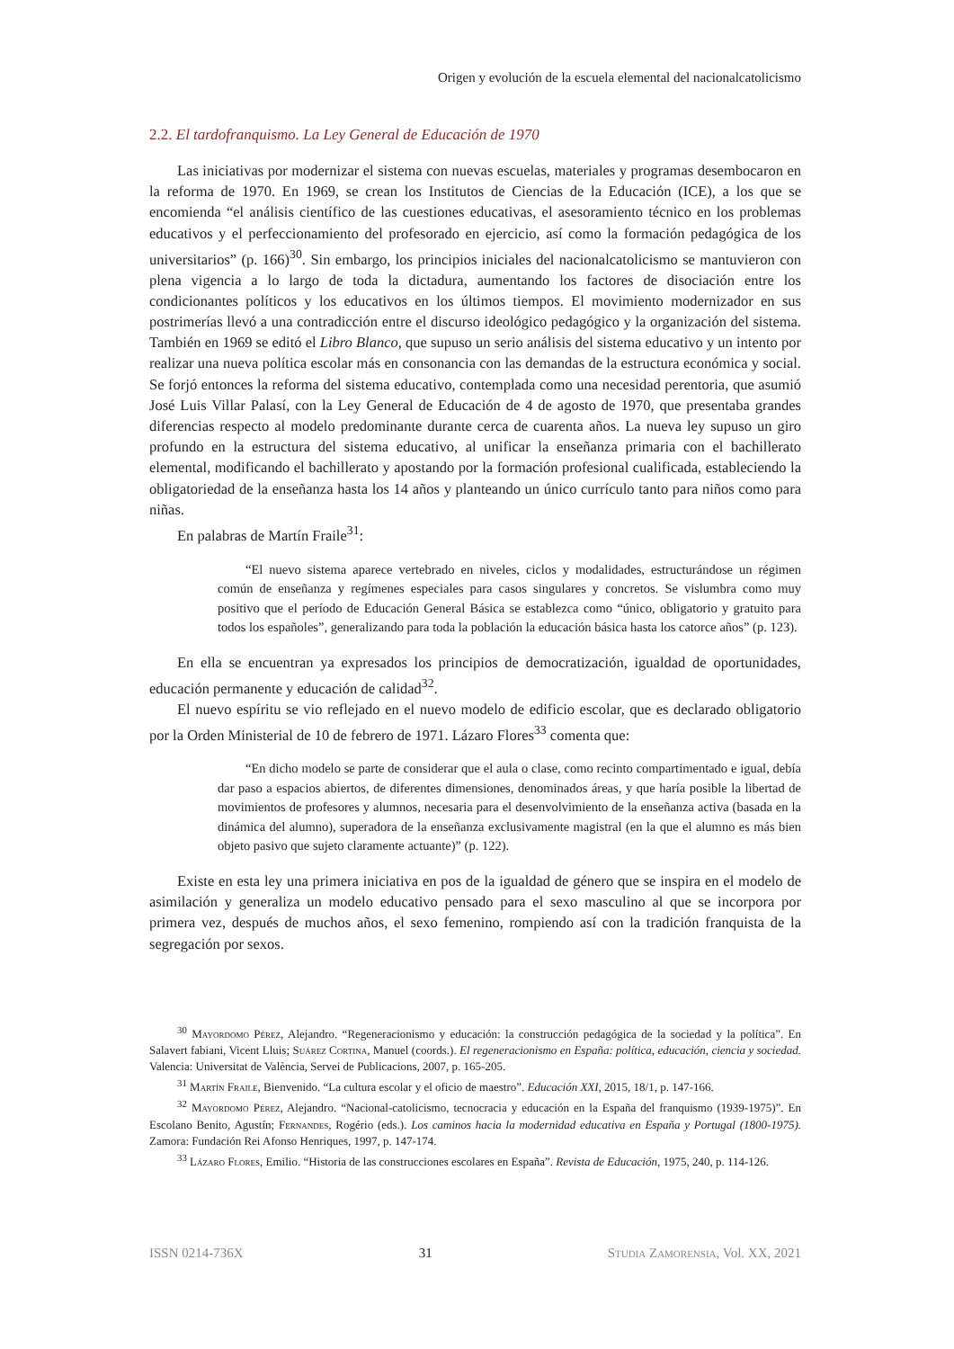Origen y evolución de la escuela elemental del nacionalcatolicismo
2.2. El tardofranquismo. La Ley General de Educación de 1970
Las iniciativas por modernizar el sistema con nuevas escuelas, materiales y programas desembocaron en la reforma de 1970. En 1969, se crean los Institutos de Ciencias de la Educación (ICE), a los que se encomienda “el análisis científico de las cuestiones educativas, el asesoramiento técnico en los problemas educativos y el perfeccionamiento del profesorado en ejercicio, así como la formación pedagógica de los universitarios” (p. 166)<sup>30</sup>. Sin embargo, los principios iniciales del nacionalcatolicismo se mantuvieron con plena vigencia a lo largo de toda la dictadura, aumentando los factores de disociación entre los condicionantes políticos y los educativos en los últimos tiempos. El movimiento modernizador en sus postrimerías llevó a una contradicción entre el discurso ideológico pedagógico y la organización del sistema. También en 1969 se editó el Libro Blanco, que supuso un serio análisis del sistema educativo y un intento por realizar una nueva política escolar más en consonancia con las demandas de la estructura económica y social. Se forjó entonces la reforma del sistema educativo, contemplada como una necesidad perentoria, que asumió José Luis Villar Palasí, con la Ley General de Educación de 4 de agosto de 1970, que presentaba grandes diferencias respecto al modelo predominante durante cerca de cuarenta años. La nueva ley supuso un giro profundo en la estructura del sistema educativo, al unificar la enseñanza primaria con el bachillerato elemental, modificando el bachillerato y apostando por la formación profesional cualificada, estableciendo la obligatoriedad de la enseñanza hasta los 14 años y planteando un único currículo tanto para niños como para niñas.
En palabras de Martín Fraile<sup>31</sup>:
“El nuevo sistema aparece vertebrado en niveles, ciclos y modalidades, estructurándose un régimen común de enseñanza y regímenes especiales para casos singulares y concretos. Se vislumbra como muy positivo que el período de Educación General Básica se establezca como “único, obligatorio y gratuito para todos los españoles”, generalizando para toda la población la educación básica hasta los catorce años” (p. 123).
En ella se encuentran ya expresados los principios de democratización, igualdad de oportunidades, educación permanente y educación de calidad<sup>32</sup>.
El nuevo espíritu se vio reflejado en el nuevo modelo de edificio escolar, que es declarado obligatorio por la Orden Ministerial de 10 de febrero de 1971. Lázaro Flores<sup>33</sup> comenta que:
“En dicho modelo se parte de considerar que el aula o clase, como recinto compartimentado e igual, debía dar paso a espacios abiertos, de diferentes dimensiones, denominados áreas, y que haría posible la libertad de movimientos de profesores y alumnos, necesaria para el desenvolvimiento de la enseñanza activa (basada en la dinámica del alumno), superadora de la enseñanza exclusivamente magistral (en la que el alumno es más bien objeto pasivo que sujeto claramente actuante)” (p. 122).
Existe en esta ley una primera iniciativa en pos de la igualdad de género que se inspira en el modelo de asimilación y generaliza un modelo educativo pensado para el sexo masculino al que se incorpora por primera vez, después de muchos años, el sexo femenino, rompiendo así con la tradición franquista de la segregación por sexos.
<sup>30</sup> Mayordomo Pérez, Alejandro. “Regeneracionismo y educación: la construcción pedagógica de la sociedad y la política”. En Salavert fabiani, Vicent Lluis; Suárez Cortina, Manuel (coords.). El regeneracionismo en España: política, educación, ciencia y sociedad. Valencia: Universitat de València, Servei de Publicacions, 2007, p. 165-205.
<sup>31</sup> Martín Fraile, Bienvenido. “La cultura escolar y el oficio de maestro”. Educación XXI, 2015, 18/1, p. 147-166.
<sup>32</sup> Mayordomo Pérez, Alejandro. “Nacional-catolicismo, tecnocracia y educación en la España del franquismo (1939-1975)”. En Escolano Benito, Agustín; Fernandes, Rogério (eds.). Los caminos hacia la modernidad educativa en España y Portugal (1800-1975). Zamora: Fundación Rei Afonso Henriques, 1997, p. 147-174.
<sup>33</sup> Lázaro Flores, Emilio. “Historia de las construcciones escolares en España”. Revista de Educación, 1975, 240, p. 114-126.
ISSN 0214-736X 31 Studia Zamorensia, Vol. XX, 2021